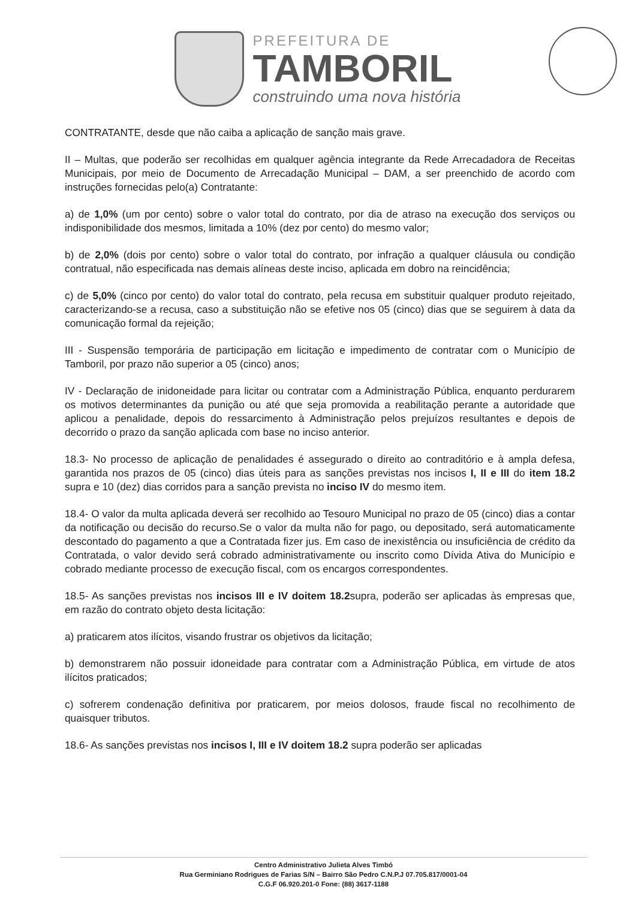PREFEITURA DE
TAMBORIL
construindo uma nova história
CONTRATANTE, desde que não caiba a aplicação de sanção mais grave.
II – Multas, que poderão ser recolhidas em qualquer agência integrante da Rede Arrecadadora de Receitas Municipais, por meio de Documento de Arrecadação Municipal – DAM, a ser preenchido de acordo com instruções fornecidas pelo(a) Contratante:
a) de 1,0% (um por cento) sobre o valor total do contrato, por dia de atraso na execução dos serviços ou indisponibilidade dos mesmos, limitada a 10% (dez por cento) do mesmo valor;
b) de 2,0% (dois por cento) sobre o valor total do contrato, por infração a qualquer cláusula ou condição contratual, não especificada nas demais alíneas deste inciso, aplicada em dobro na reincidência;
c) de 5,0% (cinco por cento) do valor total do contrato, pela recusa em substituir qualquer produto rejeitado, caracterizando-se a recusa, caso a substituição não se efetive nos 05 (cinco) dias que se seguirem à data da comunicação formal da rejeição;
III - Suspensão temporária de participação em licitação e impedimento de contratar com o Município de Tamboril, por prazo não superior a 05 (cinco) anos;
IV - Declaração de inidoneidade para licitar ou contratar com a Administração Pública, enquanto perdurarem os motivos determinantes da punição ou até que seja promovida a reabilitação perante a autoridade que aplicou a penalidade, depois do ressarcimento à Administração pelos prejuízos resultantes e depois de decorrido o prazo da sanção aplicada com base no inciso anterior.
18.3- No processo de aplicação de penalidades é assegurado o direito ao contraditório e à ampla defesa, garantida nos prazos de 05 (cinco) dias úteis para as sanções previstas nos incisos I, II e III do item 18.2 supra e 10 (dez) dias corridos para a sanção prevista no inciso IV do mesmo item.
18.4- O valor da multa aplicada deverá ser recolhido ao Tesouro Municipal no prazo de 05 (cinco) dias a contar da notificação ou decisão do recurso.Se o valor da multa não for pago, ou depositado, será automaticamente descontado do pagamento a que a Contratada fizer jus. Em caso de inexistência ou insuficiência de crédito da Contratada, o valor devido será cobrado administrativamente ou inscrito como Dívida Ativa do Município e cobrado mediante processo de execução fiscal, com os encargos correspondentes.
18.5- As sanções previstas nos incisos III e IV doitem 18.2supra, poderão ser aplicadas às empresas que, em razão do contrato objeto desta licitação:
a) praticarem atos ilícitos, visando frustrar os objetivos da licitação;
b) demonstrarem não possuir idoneidade para contratar com a Administração Pública, em virtude de atos ilícitos praticados;
c) sofrerem condenação definitiva por praticarem, por meios dolosos, fraude fiscal no recolhimento de quaisquer tributos.
18.6- As sanções previstas nos incisos I, III e IV doitem 18.2 supra poderão ser aplicadas
Centro Administrativo Julieta Alves Timbó
Rua Germiniano Rodrigues de Farias S/N – Bairro São Pedro C.N.P.J 07.705.817/0001-04
C.G.F 06.920.201-0 Fone: (88) 3617-1188